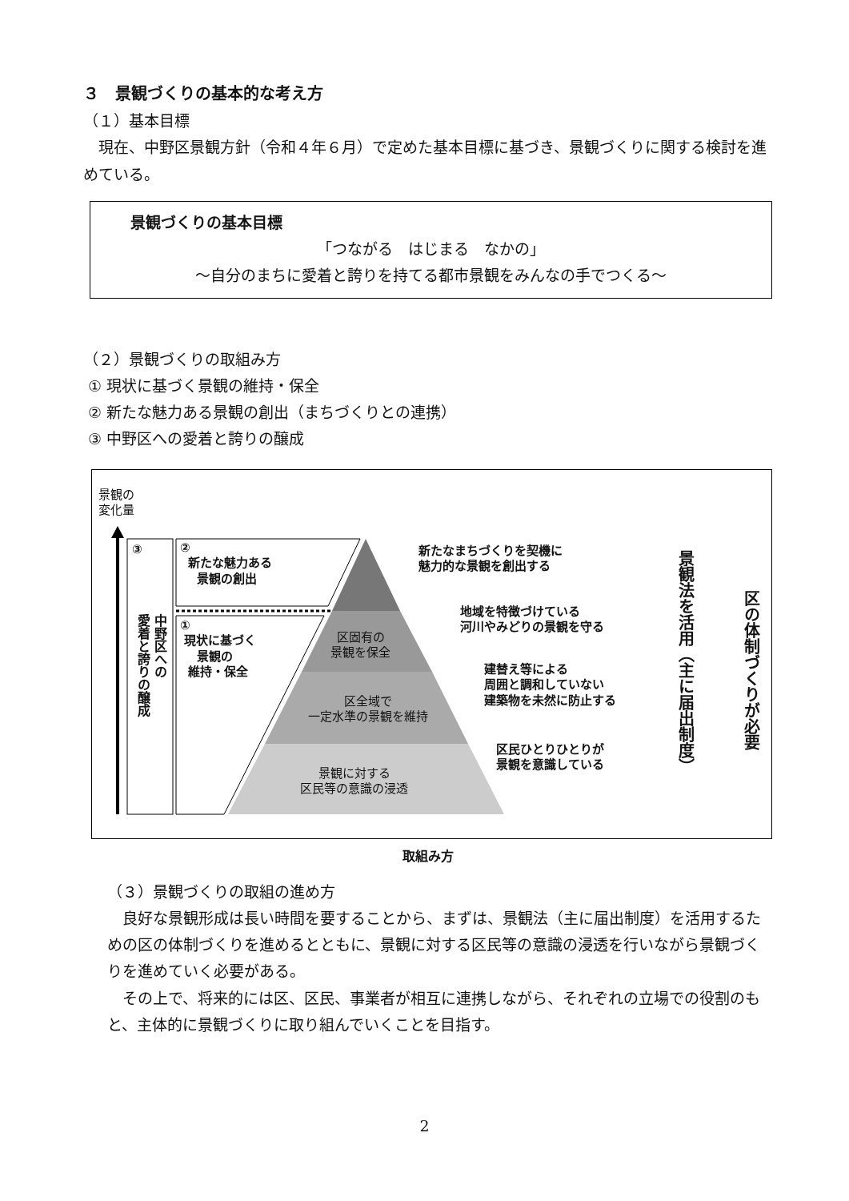３　景観づくりの基本的な考え方
（１）基本目標
　現在、中野区景観方針（令和４年６月）で定めた基本目標に基づき、景観づくりに関する検討を進めている。
景観づくりの基本目標
「つながる　はじまる　なかの」
～自分のまちに愛着と誇りを持てる都市景観をみんなの手でつくる～
（２）景観づくりの取組み方
① 現状に基づく景観の維持・保全
② 新たな魅力ある景観の創出（まちづくりとの連携）
③ 中野区への愛着と誇りの醸成
景観の
変化量
③
中野区への
愛着と誇りの醸成
②
新たな魅力ある
景観の創出
①
現状に基づく
景観の
維持・保全
区固有の
景観を保全
区全域で
一定水準の景観を維持
景観に対する
区民等の意識の浸透
新たなまちづくりを契機に
魅力的な景観を創出する
地域を特徴づけている
河川やみどりの景観を守る
建替え等による
周囲と調和していない
建築物を未然に防止する
区民ひとりひとりが
景観を意識している
景観法を活用（主に届出制度）
区の体制づくりが必要
取組み方
（３）景観づくりの取組の進め方
　良好な景観形成は長い時間を要することから、まずは、景観法（主に届出制度）を活用するための区の体制づくりを進めるとともに、景観に対する区民等の意識の浸透を行いながら景観づくりを進めていく必要がある。
　その上で、将来的には区、区民、事業者が相互に連携しながら、それぞれの立場での役割のもと、主体的に景観づくりに取り組んでいくことを目指す。
2